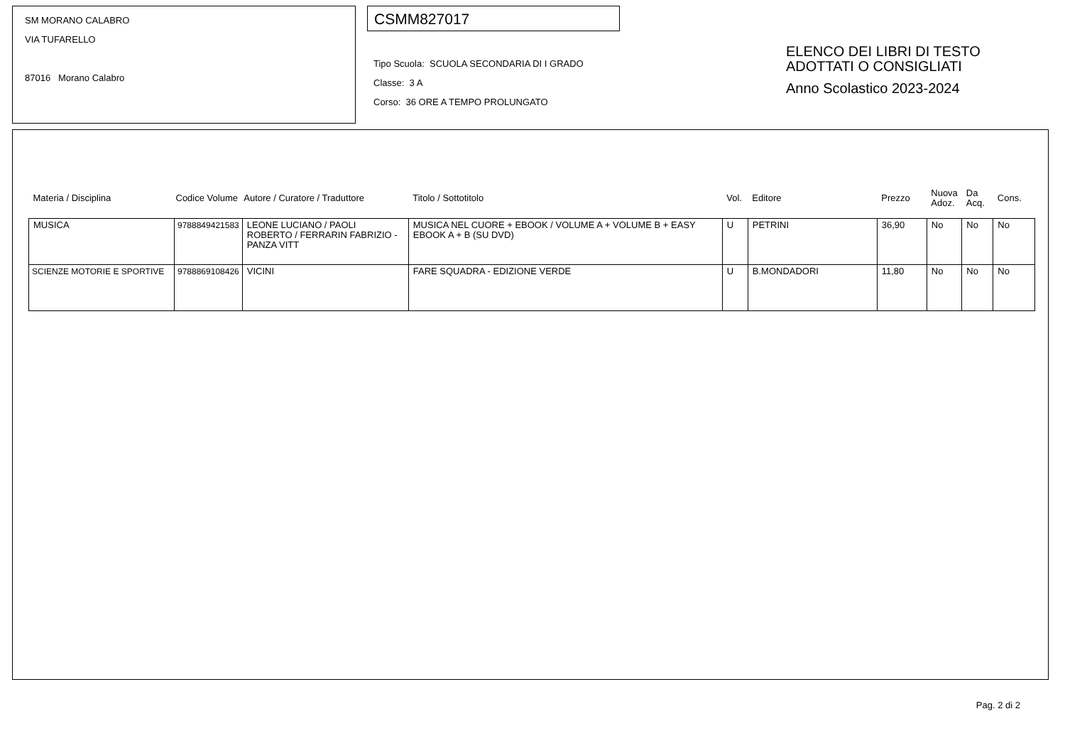SM MORANO CALABRO
VIA TUFARELLO
87016 Morano Calabro
CSMM827017
Tipo Scuola: SCUOLA SECONDARIA DI I GRADO
Classe: 3 A
Corso: 36 ORE A TEMPO PROLUNGATO
ELENCO DEI LIBRI DI TESTO
ADOTTATI O CONSIGLIATI
Anno Scolastico 2023-2024
| Materia / Disciplina | Codice Volume | Autore / Curatore / Traduttore | Titolo / Sottotitolo | Vol. | Editore | Prezzo | Nuova Adoz. | Da Acq. | Cons. |
| MUSICA | 9788849421583 | LEONE LUCIANO / PAOLI ROBERTO / FERRARIN FABRIZIO - PANZA VITT | MUSICA NEL CUORE + EBOOK / VOLUME A + VOLUME B + EASY EBOOK A + B (SU DVD) | U | PETRINI | 36,90 | No | No | No |
| SCIENZE MOTORIE E SPORTIVE | 9788869108426 | VICINI | FARE SQUADRA - EDIZIONE VERDE | U | B.MONDADORI | 11,80 | No | No | No |
Pag. 2 di 2